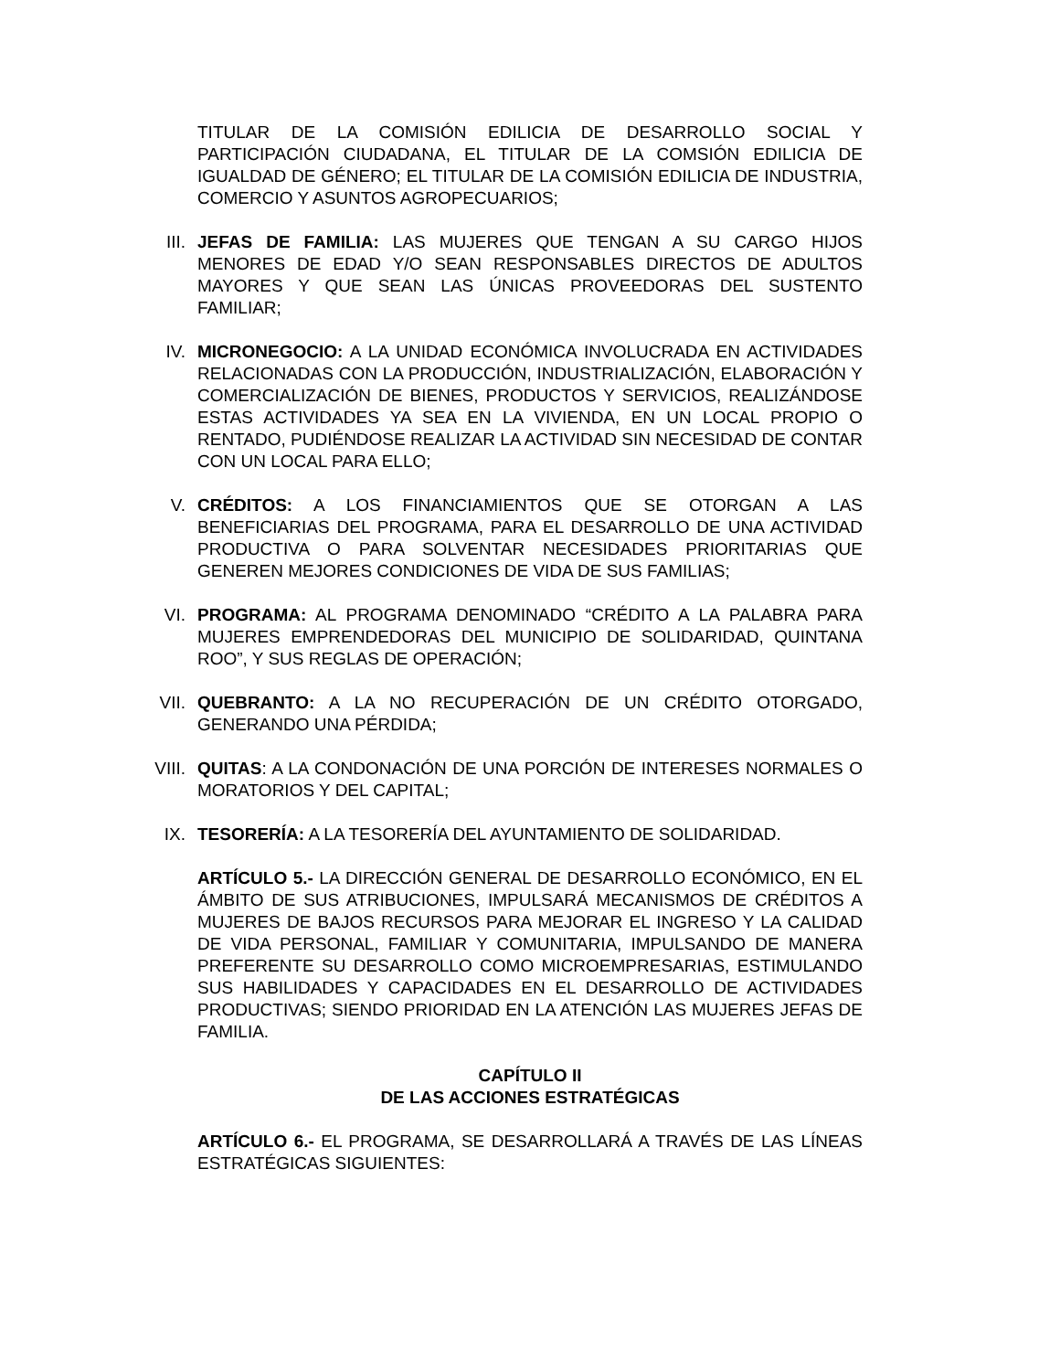TITULAR DE LA COMISIÓN EDILICIA DE DESARROLLO SOCIAL Y PARTICIPACIÓN CIUDADANA, EL TITULAR DE LA COMSIÓN EDILICIA DE IGUALDAD DE GÉNERO; EL TITULAR DE LA COMISIÓN EDILICIA DE INDUSTRIA, COMERCIO Y ASUNTOS AGROPECUARIOS;
III. JEFAS DE FAMILIA: LAS MUJERES QUE TENGAN A SU CARGO HIJOS MENORES DE EDAD Y/O SEAN RESPONSABLES DIRECTOS DE ADULTOS MAYORES Y QUE SEAN LAS ÚNICAS PROVEEDORAS DEL SUSTENTO FAMILIAR;
IV. MICRONEGOCIO: A LA UNIDAD ECONÓMICA INVOLUCRADA EN ACTIVIDADES RELACIONADAS CON LA PRODUCCIÓN, INDUSTRIALIZACIÓN, ELABORACIÓN Y COMERCIALIZACIÓN DE BIENES, PRODUCTOS Y SERVICIOS, REALIZÁNDOSE ESTAS ACTIVIDADES YA SEA EN LA VIVIENDA, EN UN LOCAL PROPIO O RENTADO, PUDIÉNDOSE REALIZAR LA ACTIVIDAD SIN NECESIDAD DE CONTAR CON UN LOCAL PARA ELLO;
V. CRÉDITOS: A LOS FINANCIAMIENTOS QUE SE OTORGAN A LAS BENEFICIARIAS DEL PROGRAMA, PARA EL DESARROLLO DE UNA ACTIVIDAD PRODUCTIVA O PARA SOLVENTAR NECESIDADES PRIORITARIAS QUE GENEREN MEJORES CONDICIONES DE VIDA DE SUS FAMILIAS;
VI. PROGRAMA: AL PROGRAMA DENOMINADO “CRÉDITO A LA PALABRA PARA MUJERES EMPRENDEDORAS DEL MUNICIPIO DE SOLIDARIDAD, QUINTANA ROO”, Y SUS REGLAS DE OPERACIÓN;
VII. QUEBRANTO: A LA NO RECUPERACIÓN DE UN CRÉDITO OTORGADO, GENERANDO UNA PÉRDIDA;
VIII. QUITAS: A LA CONDONACIÓN DE UNA PORCIÓN DE INTERESES NORMALES O MORATORIOS Y DEL CAPITAL;
IX. TESORERÍA: A LA TESORERÍA DEL AYUNTAMIENTO DE SOLIDARIDAD.
ARTÍCULO 5.- LA DIRECCIÓN GENERAL DE DESARROLLO ECONÓMICO, EN EL ÁMBITO DE SUS ATRIBUCIONES, IMPULSARÁ MECANISMOS DE CRÉDITOS A MUJERES DE BAJOS RECURSOS PARA MEJORAR EL INGRESO Y LA CALIDAD DE VIDA PERSONAL, FAMILIAR Y COMUNITARIA, IMPULSANDO DE MANERA PREFERENTE SU DESARROLLO COMO MICROEMPRESARIAS, ESTIMULANDO SUS HABILIDADES Y CAPACIDADES EN EL DESARROLLO DE ACTIVIDADES PRODUCTIVAS; SIENDO PRIORIDAD EN LA ATENCIÓN LAS MUJERES JEFAS DE FAMILIA.
CAPÍTULO II
DE LAS ACCIONES ESTRATÉGICAS
ARTÍCULO 6.- EL PROGRAMA, SE DESARROLLARÁ A TRAVÉS DE LAS LÍNEAS ESTRATÉGICAS SIGUIENTES: